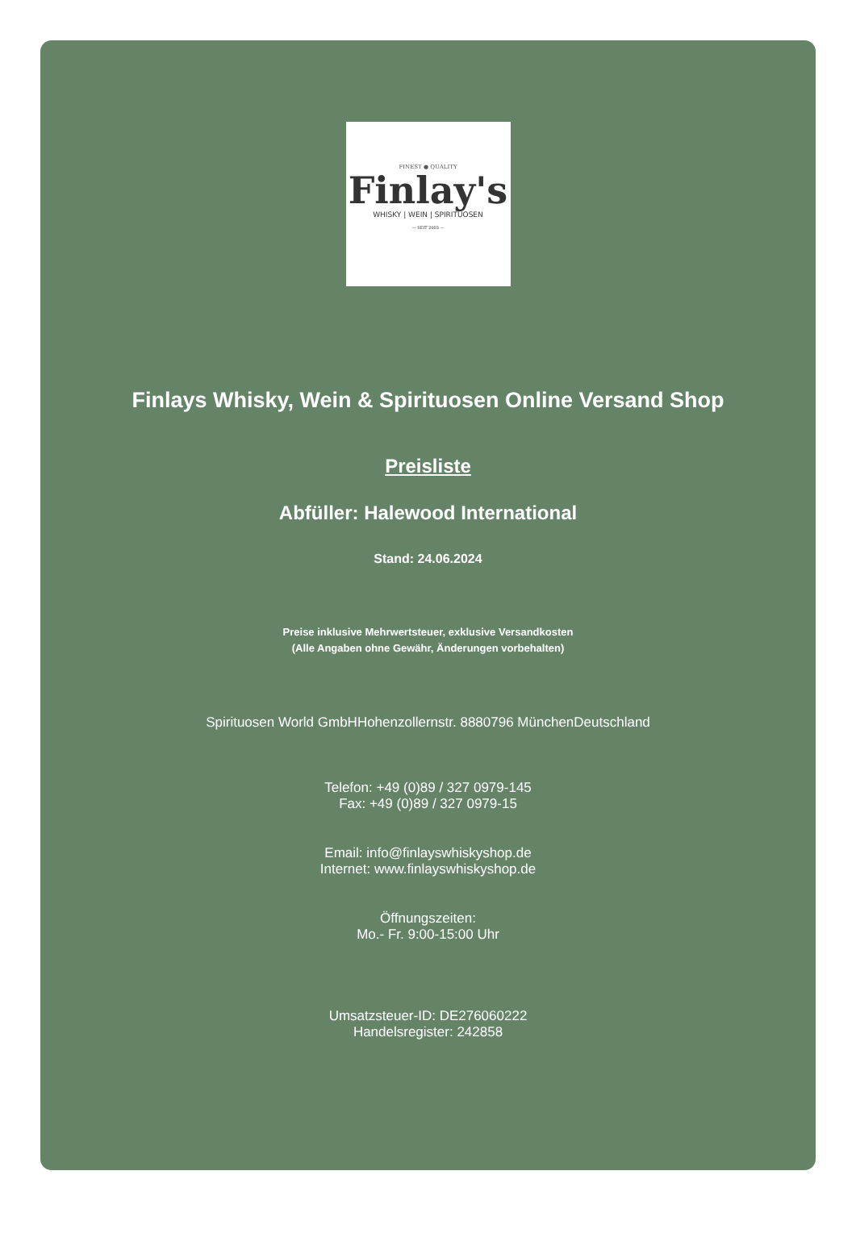FINEST ● QUALITY
Finlay's
WHISKY | WEIN | SPIRITUOSEN
— SEIT 2003 —
Finlays Whisky, Wein & Spirituosen Online Versand Shop
Preisliste
Abfüller: Halewood International
Stand: 24.06.2024
Preise inklusive Mehrwertsteuer, exklusive Versandkosten
(Alle Angaben ohne Gewähr, Änderungen vorbehalten)
Spirituosen World GmbHHohenzollernstr. 8880796 MünchenDeutschland
Telefon: +49 (0)89 / 327 0979-145
Fax: +49 (0)89 / 327 0979-15
Email: info@finlayswhiskyshop.de
Internet: www.finlayswhiskyshop.de
Öffnungszeiten:
Mo.- Fr. 9:00-15:00 Uhr
Umsatzsteuer-ID: DE276060222
Handelsregister: 242858